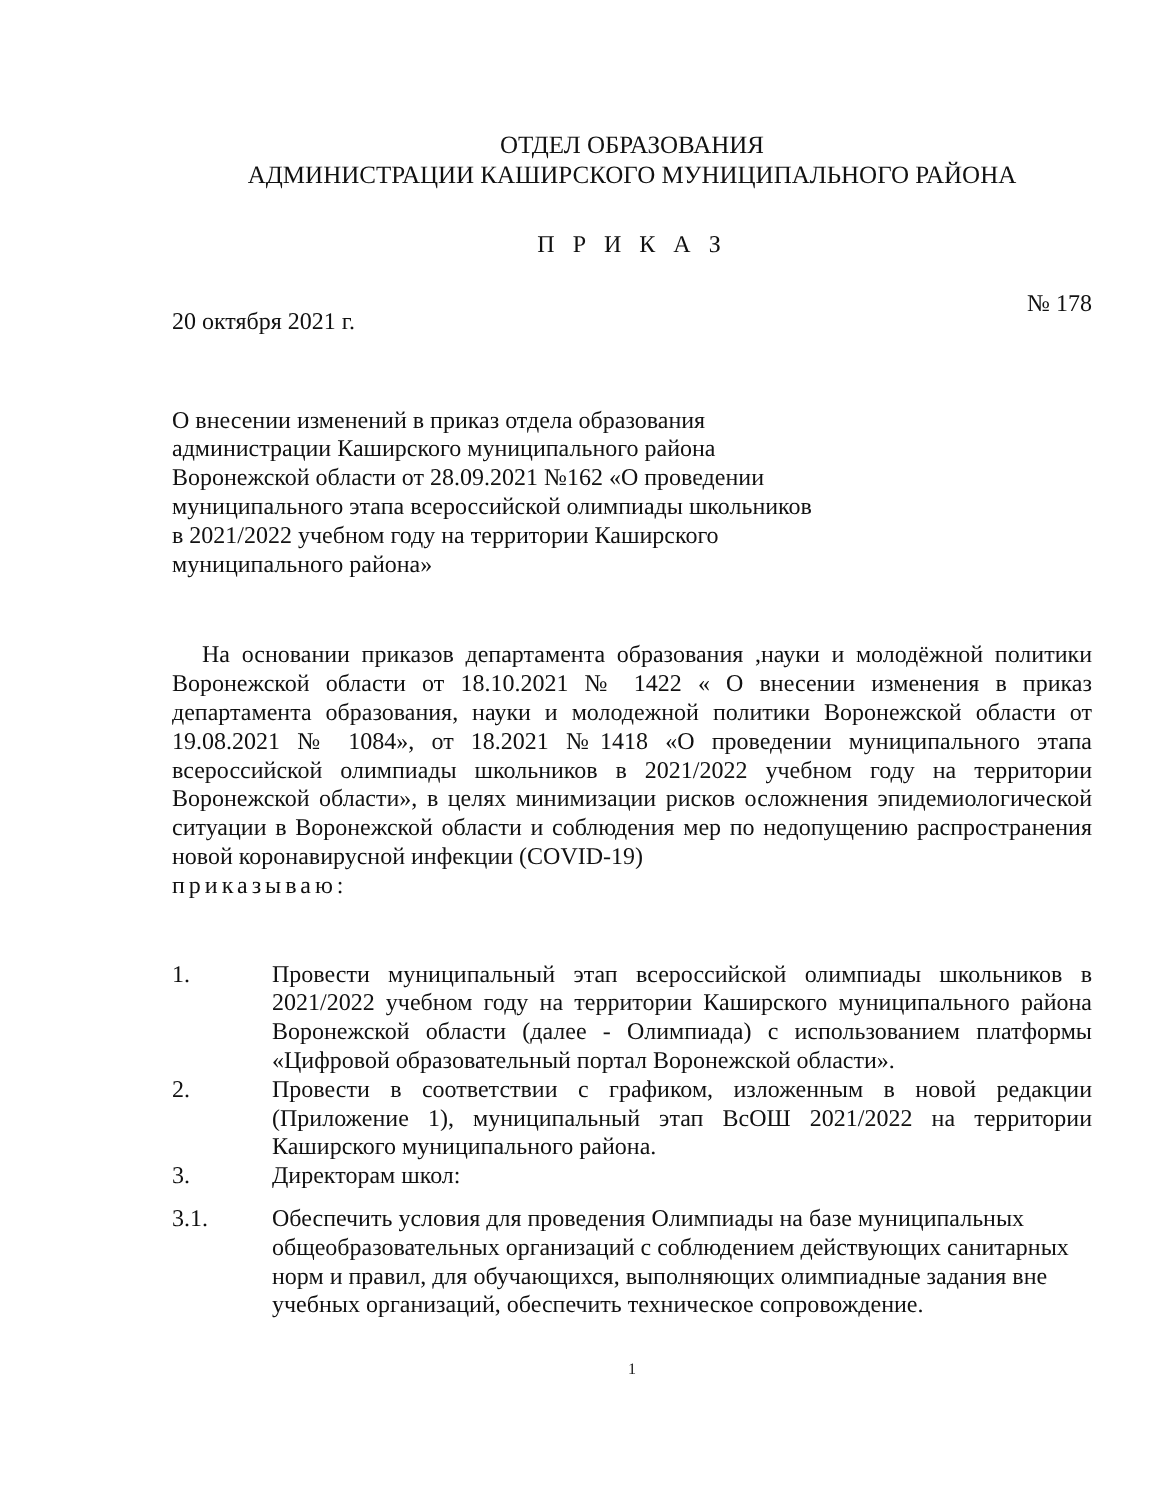ОТДЕЛ ОБРАЗОВАНИЯ
АДМИНИСТРАЦИИ КАШИРСКОГО МУНИЦИПАЛЬНОГО РАЙОНА
П Р И К А З
20 октября 2021 г. № 178
О внесении изменений в приказ отдела образования администрации Каширского муниципального района Воронежской области от 28.09.2021 №162 «О проведении муниципального этапа всероссийской олимпиады школьников в 2021/2022 учебном году на территории Каширского муниципального района»
На основании приказов департамента образования ,науки и молодёжной политики Воронежской области от 18.10.2021 № 1422 « О внесении изменения в приказ департамента образования, науки и молодежной политики Воронежской области от 19.08.2021 № 1084», от 18.2021 №1418 «О проведении муниципального этапа всероссийской олимпиады школьников в 2021/2022 учебном году на территории Воронежской области», в целях минимизации рисков осложнения эпидемиологической ситуации в Воронежской области и соблюдения мер по недопущению распространения новой коронавирусной инфекции (COVID-19)
приказываю:
1. Провести муниципальный этап всероссийской олимпиады школьников в 2021/2022 учебном году на территории Каширского муниципального района Воронежской области (далее - Олимпиада) с использованием платформы «Цифровой образовательный портал Воронежской области».
2. Провести в соответствии с графиком, изложенным в новой редакции (Приложение 1), муниципальный этап ВсОШ 2021/2022 на территории Каширского муниципального района.
3. Директорам школ:
3.1. Обеспечить условия для проведения Олимпиады на базе муниципальных общеобразовательных организаций с соблюдением действующих санитарных норм и правил, для обучающихся, выполняющих олимпиадные задания вне учебных организаций, обеспечить техническое сопровождение.
1